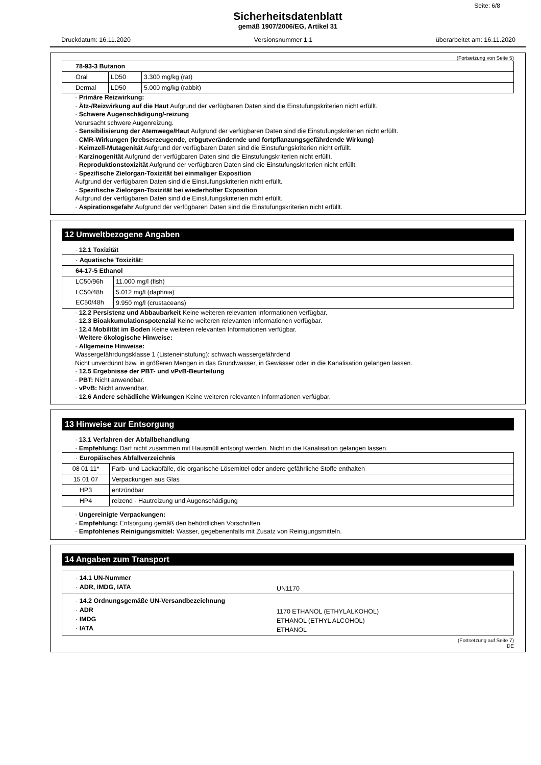Seite: 6/8
Sicherheitsdatenblatt
gemäß 1907/2006/EG, Artikel 31
Druckdatum: 16.11.2020 Versionsnummer 1.1 überarbeitet am: 16.11.2020
(Fortsetzung von Seite 5)
| 78-93-3 Butanon | | |
| Oral | LD50 | 3.300 mg/kg (rat) |
| Dermal | LD50 | 5.000 mg/kg (rabbit) |
· Primäre Reizwirkung:
· Ätz-/Reizwirkung auf die Haut Aufgrund der verfügbaren Daten sind die Einstufungskriterien nicht erfüllt.
· Schwere Augenschädigung/-reizung
Verursacht schwere Augenreizung.
· Sensibilisierung der Atemwege/Haut Aufgrund der verfügbaren Daten sind die Einstufungskriterien nicht erfüllt.
· CMR-Wirkungen (krebserzeugende, erbgutverändernde und fortpflanzungsgefährdende Wirkung)
· Keimzell-Mutagenität Aufgrund der verfügbaren Daten sind die Einstufungskriterien nicht erfüllt.
· Karzinogenität Aufgrund der verfügbaren Daten sind die Einstufungskriterien nicht erfüllt.
· Reproduktionstoxizität Aufgrund der verfügbaren Daten sind die Einstufungskriterien nicht erfüllt.
· Spezifische Zielorgan-Toxizität bei einmaliger Exposition
Aufgrund der verfügbaren Daten sind die Einstufungskriterien nicht erfüllt.
· Spezifische Zielorgan-Toxizität bei wiederholter Exposition
Aufgrund der verfügbaren Daten sind die Einstufungskriterien nicht erfüllt.
· Aspirationsgefahr Aufgrund der verfügbaren Daten sind die Einstufungskriterien nicht erfüllt.
12 Umweltbezogene Angaben
· 12.1 Toxizität
| · Aquatische Toxizität: | |
| 64-17-5 Ethanol | |
| LC50/96h | 11.000 mg/l (fish) |
| LC50/48h | 5.012 mg/l (daphnia) |
| EC50/48h | 9.950 mg/l (crustaceans) |
· 12.2 Persistenz und Abbaubarkeit Keine weiteren relevanten Informationen verfügbar.
· 12.3 Bioakkumulationspotenzial Keine weiteren relevanten Informationen verfügbar.
· 12.4 Mobilität im Boden Keine weiteren relevanten Informationen verfügbar.
· Weitere ökologische Hinweise:
· Allgemeine Hinweise:
Wassergefährdungsklasse 1 (Listeneinstufung): schwach wassergefährdend
Nicht unverdünnt bzw. in größeren Mengen in das Grundwasser, in Gewässer oder in die Kanalisation gelangen lassen.
· 12.5 Ergebnisse der PBT- und vPvB-Beurteilung
· PBT: Nicht anwendbar.
· vPvB: Nicht anwendbar.
· 12.6 Andere schädliche Wirkungen Keine weiteren relevanten Informationen verfügbar.
13 Hinweise zur Entsorgung
· 13.1 Verfahren der Abfallbehandlung
· Empfehlung: Darf nicht zusammen mit Hausmüll entsorgt werden. Nicht in die Kanalisation gelangen lassen.
| · Europäisches Abfallverzeichnis | |
| 08 01 11* | Farb- und Lackabfälle, die organische Lösemittel oder andere gefährliche Stoffe enthalten |
| 15 01 07 | Verpackungen aus Glas |
| HP3 | entzündbar |
| HP4 | reizend - Hautreizung und Augenschädigung |
· Ungereinigte Verpackungen:
· Empfehlung: Entsorgung gemäß den behördlichen Vorschriften.
· Empfohlenes Reinigungsmittel: Wasser, gegebenenfalls mit Zusatz von Reinigungsmitteln.
14 Angaben zum Transport
| · 14.1 UN-Nummer · ADR, IMDG, IATA | UN1170 |
| · 14.2 Ordnungsgemäße UN-Versandbezeichnung · ADR · IMDG · IATA | 1170 ETHANOL (ETHYLALKOHOL) ETHANOL (ETHYL ALCOHOL) ETHANOL |
(Fortsetzung auf Seite 7)
DE